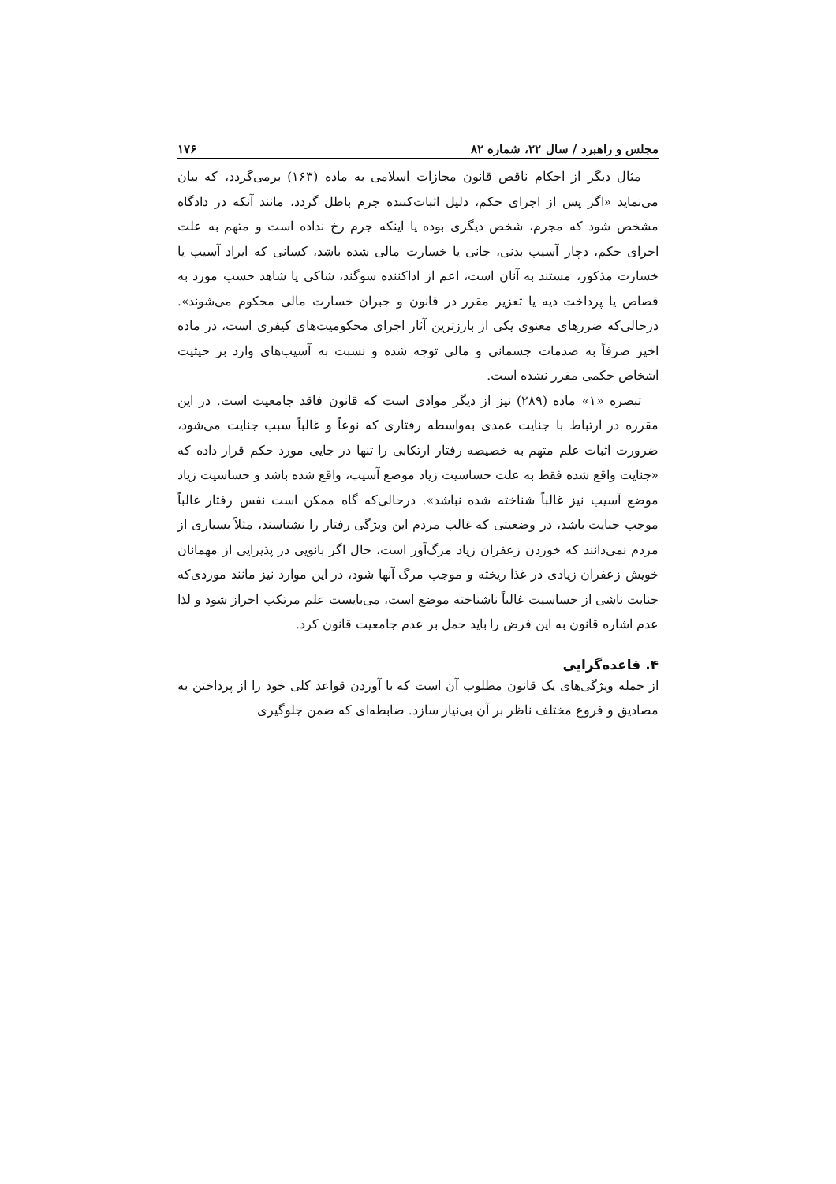مجلس و راهبرد / سال ۲۲، شماره ۸۲ ۱۷۶
مثال دیگر از احکام ناقص قانون مجازات اسلامی به ماده (۱۶۳) برمی‌گردد، که بیان می‌نماید «اگر پس از اجرای حکم، دلیل اثبات‌کننده جرم باطل گردد، مانند آنکه در دادگاه مشخص شود که مجرم، شخص دیگری بوده یا اینکه جرم رخ نداده است و متهم به علت اجرای حکم، دچار آسیب بدنی، جانی یا خسارت مالی شده باشد، کسانی که ایراد آسیب یا خسارت مذکور، مستند به آنان است، اعم از اداکننده سوگند، شاکی یا شاهد حسب مورد به قصاص یا پرداخت دیه یا تعزیر مقرر در قانون و جبران خسارت مالی محکوم می‌شوند». درحالی‌که ضررهای معنوی یکی از بارزترین آثار اجرای محکومیت‌های کیفری است، در ماده اخیر صرفاً به صدمات جسمانی و مالی توجه شده و نسبت به آسیب‌های وارد بر حیثیت اشخاص حکمی مقرر نشده است.
تبصره «۱» ماده (۲۸۹) نیز از دیگر موادی است که قانون فاقد جامعیت است. در این مقرره در ارتباط با جنایت عمدی به‌واسطه رفتاری که نوعاً و غالباً سبب جنایت می‌شود، ضرورت اثبات علم متهم به خصیصه رفتار ارتکابی را تنها در جایی مورد حکم قرار داده که «جنایت واقع شده فقط به علت حساسیت زیاد موضع آسیب، واقع شده باشد و حساسیت زیاد موضع آسیب نیز غالباً شناخته شده نباشد». درحالی‌که گاه ممکن است نفس رفتار غالباً موجب جنایت باشد، در وضعیتی که غالب مردم این ویژگی رفتار را نشناسند، مثلاً بسیاری از مردم نمی‌دانند که خوردن زعفران زیاد مرگ‌آور است، حال اگر بانویی در پذیرایی از مهمانان خویش زعفران زیادی در غذا ریخته و موجب مرگ آنها شود، در این موارد نیز مانند موردی‌که جنایت ناشی از حساسیت غالباً ناشناخته موضع است، می‌بایست علم مرتکب احراز شود و لذا عدم اشاره قانون به این فرض را باید حمل بر عدم جامعیت قانون کرد.
۴. قاعده‌گرایی
از جمله ویژگی‌های یک قانون مطلوب آن است که با آوردن قواعد کلی خود را از پرداختن به مصادیق و فروع مختلف ناظر بر آن بی‌نیاز سازد. ضابطه‌ای که ضمن جلوگیری